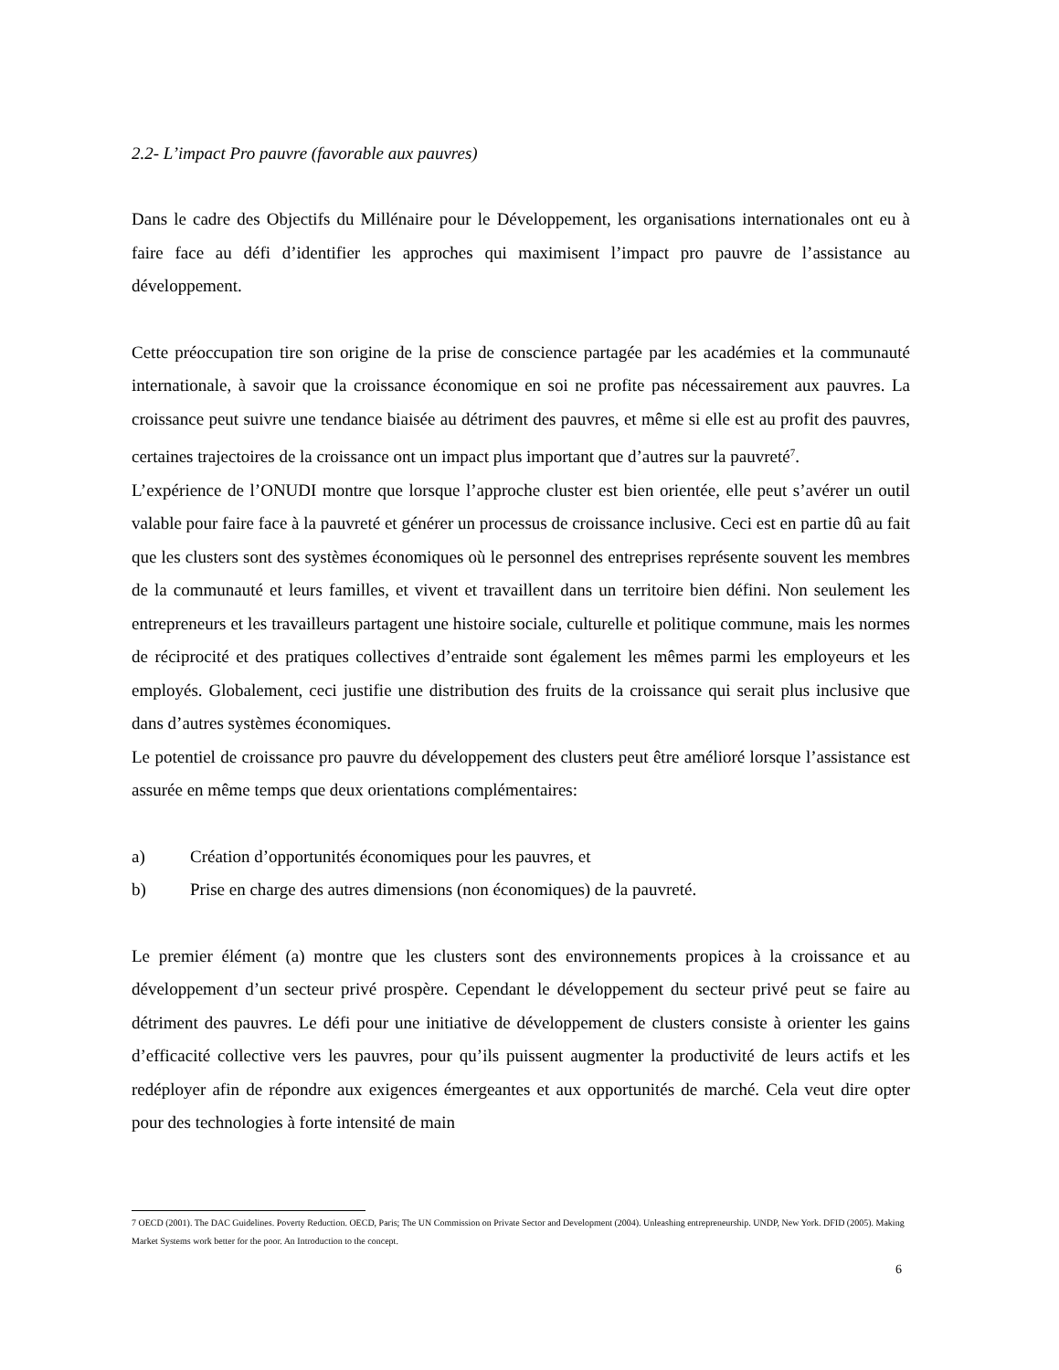2.2- L’impact Pro pauvre (favorable aux pauvres)
Dans le cadre des Objectifs du Millénaire pour le Développement, les organisations internationales ont eu à faire face au défi d’identifier les approches qui maximisent l’impact pro pauvre de l’assistance au développement.
Cette préoccupation tire son origine de la prise de conscience partagée par les académies et la communauté internationale, à savoir que la croissance économique en soi ne profite pas nécessairement aux pauvres. La croissance peut suivre une tendance biaisée au détriment des pauvres, et même si elle est au profit des pauvres, certaines trajectoires de la croissance ont un impact plus important que d’autres sur la pauvreté<sup>7</sup>.
L’expérience de l’ONUDI montre que lorsque l’approche cluster est bien orientée, elle peut s’avérer un outil valable pour faire face à la pauvreté et générer un processus de croissance inclusive. Ceci est en partie dû au fait que les clusters sont des systèmes économiques où le personnel des entreprises représente souvent les membres de la communauté et leurs familles, et vivent et travaillent dans un territoire bien défini. Non seulement les entrepreneurs et les travailleurs partagent une histoire sociale, culturelle et politique commune, mais les normes de réciprocité et des pratiques collectives d’entraide sont également les mêmes parmi les employeurs et les employés. Globalement, ceci justifie une distribution des fruits de la croissance qui serait plus inclusive que dans d’autres systèmes économiques.
Le potentiel de croissance pro pauvre du développement des clusters peut être amélioré lorsque l’assistance est assurée en même temps que deux orientations complémentaires:
a) Création d’opportunités économiques pour les pauvres, et
b) Prise en charge des autres dimensions (non économiques) de la pauvreté.
Le premier élément (a) montre que les clusters sont des environnements propices à la croissance et au développement d’un secteur privé prospère. Cependant le développement du secteur privé peut se faire au détriment des pauvres. Le défi pour une initiative de développement de clusters consiste à orienter les gains d’efficacité collective vers les pauvres, pour qu’ils puissent augmenter la productivité de leurs actifs et les redéployer afin de répondre aux exigences émergeantes et aux opportunités de marché. Cela veut dire opter pour des technologies à forte intensité de main
7 OECD (2001). The DAC Guidelines. Poverty Reduction. OECD, Paris; The UN Commission on Private Sector and Development (2004). Unleashing entrepreneurship. UNDP, New York. DFID (2005). Making Market Systems work better for the poor. An Introduction to the concept.
6